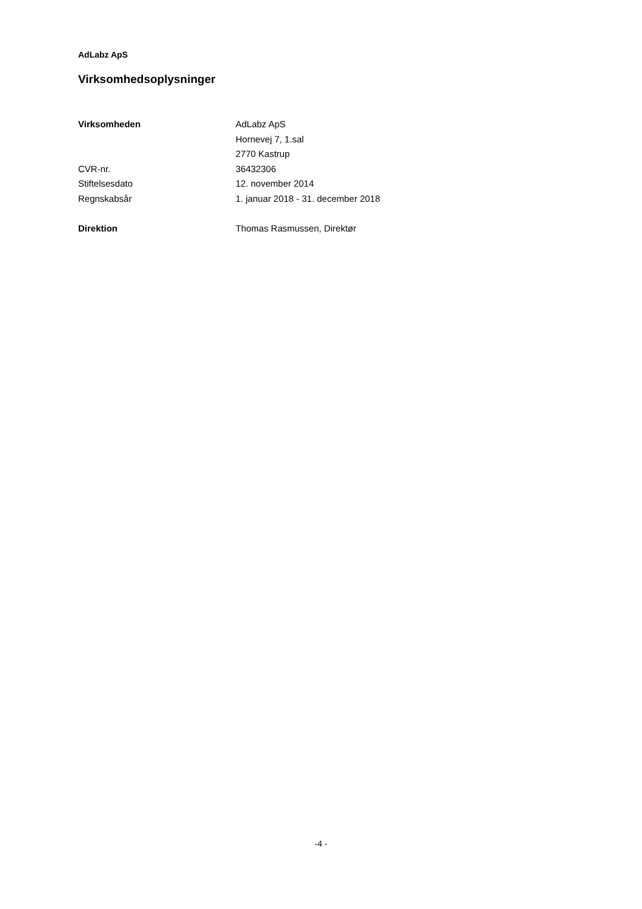AdLabz ApS
Virksomhedsoplysninger
| Virksomheden | AdLabz ApS |
| | Hornevej 7, 1.sal |
| | 2770 Kastrup |
| CVR-nr. | 36432306 |
| Stiftelsesdato | 12. november 2014 |
| Regnskabsår | 1. januar 2018 - 31. december 2018 |
| Direktion | Thomas Rasmussen, Direktør |
-4 -